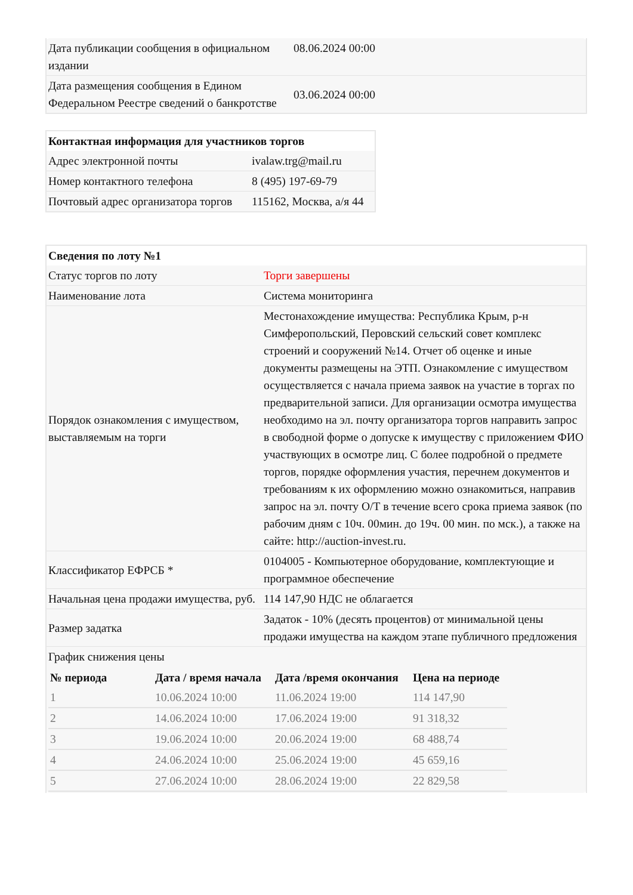| Дата публикации сообщения в официальном издании | 08.06.2024 00:00 |
| Дата размещения сообщения в Едином Федеральном Реестре сведений о банкротстве | 03.06.2024 00:00 |
| Контактная информация для участников торгов | |
| Адрес электронной почты | ivalaw.trg@mail.ru |
| Номер контактного телефона | 8 (495) 197-69-79 |
| Почтовый адрес организатора торгов | 115162, Москва, а/я 44 |
| Сведения по лоту №1 | |
| Статус торгов по лоту | Торги завершены |
| Наименование лота | Система мониторинга |
| Порядок ознакомления с имуществом, выставляемым на торги | Местонахождение имущества: Республика Крым, р-н Симферопольский, Перовский сельский совет комплекс строений и сооружений №14. Отчет об оценке и иные документы размещены на ЭТП. Ознакомление с имуществом осуществляется с начала приема заявок на участие в торгах по предварительной записи. Для организации осмотра имущества необходимо на эл. почту организатора торгов направить запрос в свободной форме о допуске к имуществу с приложением ФИО участвующих в осмотре лиц. С более подробной о предмете торгов, порядке оформления участия, перечнем документов и требованиям к их оформлению можно ознакомиться, направив запрос на эл. почту О/Т в течение всего срока приема заявок (по рабочим дням с 10ч. 00мин. до 19ч. 00 мин. по мск.), а также на сайте: http://auction-invest.ru. |
| Классификатор ЕФРСБ * | 0104005 - Компьютерное оборудование, комплектующие и программное обеспечение |
| Начальная цена продажи имущества, руб. | 114 147,90 НДС не облагается |
| Размер задатка | Задаток - 10% (десять процентов) от минимальной цены продажи имущества на каждом этапе публичного предложения |
| График снижения цены / № периода / Дата / время начала / Дата /время окончания / Цена на периоде / / --- / --- / --- / --- / / 1 / 10.06.2024 10:00 / 11.06.2024 19:00 / 114 147,90 / / 2 / 14.06.2024 10:00 / 17.06.2024 19:00 / 91 318,32 / / 3 / 19.06.2024 10:00 / 20.06.2024 19:00 / 68 488,74 / / 4 / 24.06.2024 10:00 / 25.06.2024 19:00 / 45 659,16 / / 5 / 27.06.2024 10:00 / 28.06.2024 19:00 / 22 829,58 / | |